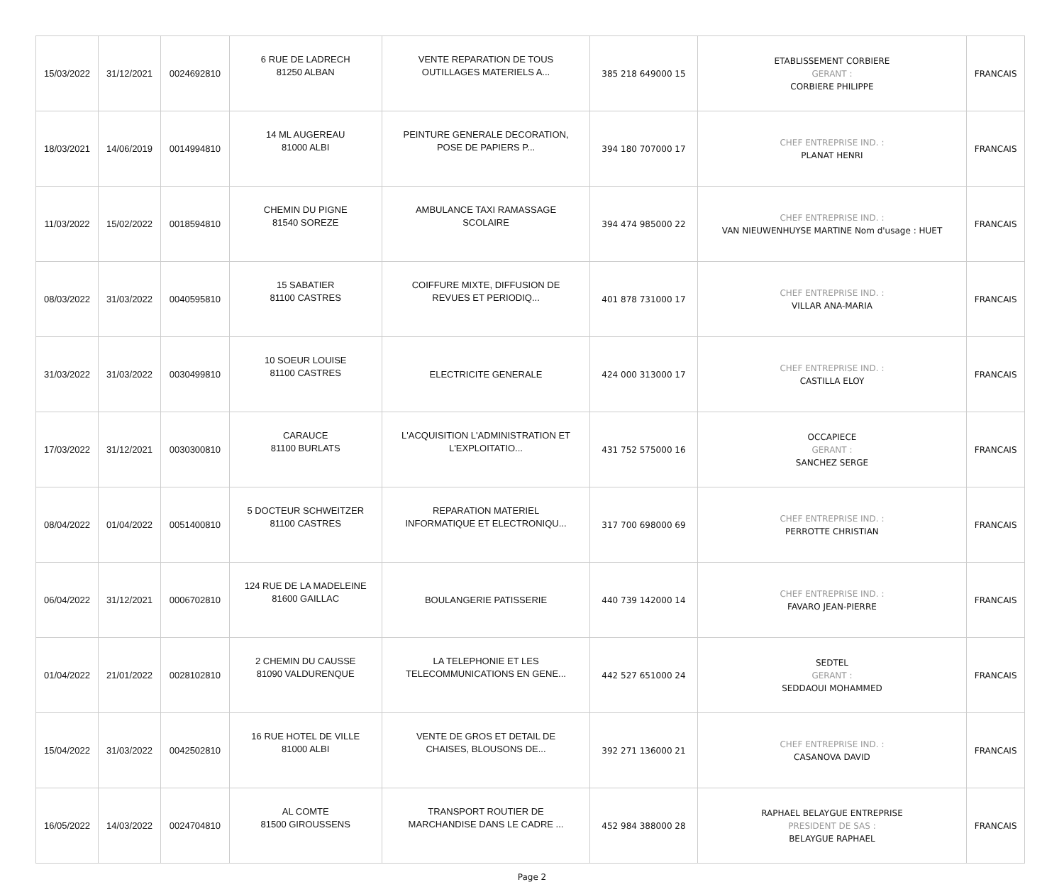| 15/03/2022 | 31/12/2021 | 0024692810 | 6 RUE DE LADRECH 81250 ALBAN | VENTE REPARATION DE TOUS OUTILLAGES MATERIELS A... | 385 218 649000 15 | ETABLISSEMENT CORBIERE GERANT : CORBIERE PHILIPPE | FRANCAIS |
| 18/03/2021 | 14/06/2019 | 0014994810 | 14 ML AUGEREAU 81000 ALBI | PEINTURE GENERALE DECORATION, POSE DE PAPIERS P... | 394 180 707000 17 | CHEF ENTREPRISE IND. : PLANAT HENRI | FRANCAIS |
| 11/03/2022 | 15/02/2022 | 0018594810 | CHEMIN DU PIGNE 81540 SOREZE | AMBULANCE TAXI RAMASSAGE SCOLAIRE | 394 474 985000 22 | CHEF ENTREPRISE IND. : VAN NIEUWENHUYSE MARTINE Nom d'usage : HUET | FRANCAIS |
| 08/03/2022 | 31/03/2022 | 0040595810 | 15 SABATIER 81100 CASTRES | COIFFURE MIXTE, DIFFUSION DE REVUES ET PERIODIQ... | 401 878 731000 17 | CHEF ENTREPRISE IND. : VILLAR ANA-MARIA | FRANCAIS |
| 31/03/2022 | 31/03/2022 | 0030499810 | 10 SOEUR LOUISE 81100 CASTRES | ELECTRICITE GENERALE | 424 000 313000 17 | CHEF ENTREPRISE IND. : CASTILLA ELOY | FRANCAIS |
| 17/03/2022 | 31/12/2021 | 0030300810 | CARAUCE 81100 BURLATS | L'ACQUISITION L'ADMINISTRATION ET L'EXPLOITATIO... | 431 752 575000 16 | OCCAPIECE GERANT : SANCHEZ SERGE | FRANCAIS |
| 08/04/2022 | 01/04/2022 | 0051400810 | 5 DOCTEUR SCHWEITZER 81100 CASTRES | REPARATION MATERIEL INFORMATIQUE ET ELECTRONIQU... | 317 700 698000 69 | CHEF ENTREPRISE IND. : PERROTTE CHRISTIAN | FRANCAIS |
| 06/04/2022 | 31/12/2021 | 0006702810 | 124 RUE DE LA MADELEINE 81600 GAILLAC | BOULANGERIE PATISSERIE | 440 739 142000 14 | CHEF ENTREPRISE IND. : FAVARO JEAN-PIERRE | FRANCAIS |
| 01/04/2022 | 21/01/2022 | 0028102810 | 2 CHEMIN DU CAUSSE 81090 VALDURENQUE | LA TELEPHONIE ET LES TELECOMMUNICATIONS EN GENE... | 442 527 651000 24 | SEDTEL GERANT : SEDDAOUI MOHAMMED | FRANCAIS |
| 15/04/2022 | 31/03/2022 | 0042502810 | 16 RUE HOTEL DE VILLE 81000 ALBI | VENTE DE GROS ET DETAIL DE CHAISES, BLOUSONS DE... | 392 271 136000 21 | CHEF ENTREPRISE IND. : CASANOVA DAVID | FRANCAIS |
| 16/05/2022 | 14/03/2022 | 0024704810 | AL COMTE 81500 GIROUSSENS | TRANSPORT ROUTIER DE MARCHANDISE DANS LE CADRE ... | 452 984 388000 28 | RAPHAEL BELAYGUE ENTREPRISE PRESIDENT DE SAS : BELAYGUE RAPHAEL | FRANCAIS |
Page 2